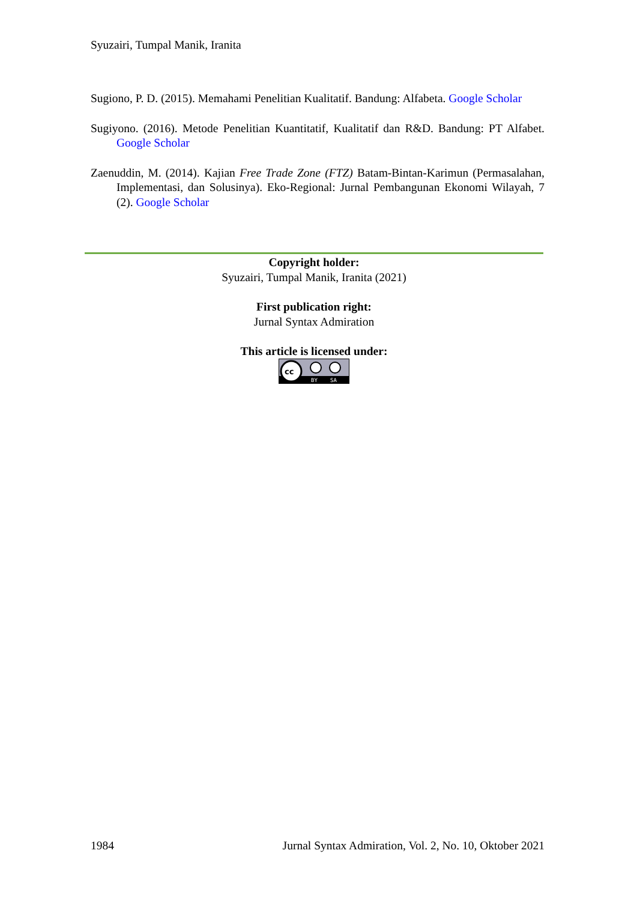Syuzairi, Tumpal Manik, Iranita
Sugiono, P. D. (2015). Memahami Penelitian Kualitatif. Bandung: Alfabeta. Google Scholar
Sugiyono. (2016). Metode Penelitian Kuantitatif, Kualitatif dan R&D. Bandung: PT Alfabet. Google Scholar
Zaenuddin, M. (2014). Kajian Free Trade Zone (FTZ) Batam-Bintan-Karimun (Permasalahan, Implementasi, dan Solusinya). Eko-Regional: Jurnal Pembangunan Ekonomi Wilayah, 7 (2). Google Scholar
Copyright holder:
Syuzairi, Tumpal Manik, Iranita (2021)
First publication right:
Jurnal Syntax Admiration
This article is licensed under:
cc
BY
SA
1984 Jurnal Syntax Admiration, Vol. 2, No. 10, Oktober 2021